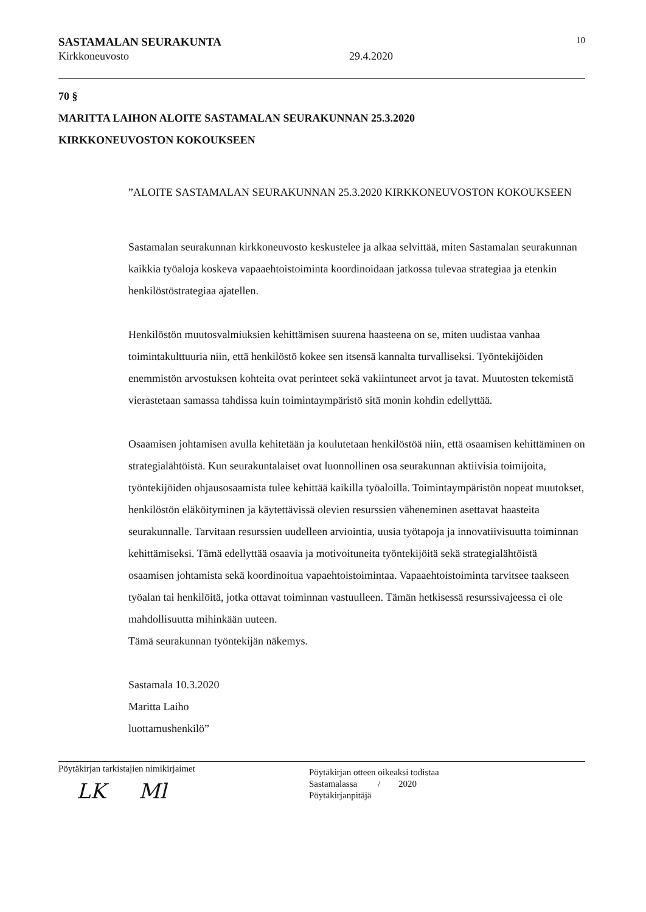SASTAMALAN SEURAKUNTA 10
Kirkkoneuvosto 29.4.2020
70 §
MARITTA LAIHON ALOITE SASTAMALAN SEURAKUNNAN 25.3.2020
KIRKKONEUVOSTON KOKOUKSEEN
”ALOITE SASTAMALAN SEURAKUNNAN 25.3.2020 KIRKKONEUVOSTON KOKOUKSEEN
Sastamalan seurakunnan kirkkoneuvosto keskustelee ja alkaa selvittää, miten Sastamalan seurakunnan kaikkia työaloja koskeva vapaaehtoistoiminta koordinoidaan jatkossa tulevaa strategiaa ja etenkin henkilöstöstrategiaa ajatellen.
Henkilöstön muutosvalmiuksien kehittämisen suurena haasteena on se, miten uudistaa vanhaa toimintakulttuuria niin, että henkilöstö kokee sen itsensä kannalta turvalliseksi. Työntekijöiden enemmistön arvostuksen kohteita ovat perinteet sekä vakiintuneet arvot ja tavat. Muutosten tekemistä vierastetaan samassa tahdissa kuin toimintaympäristö sitä monin kohdin edellyttää.
Osaamisen johtamisen avulla kehitetään ja koulutetaan henkilöstöä niin, että osaamisen kehittäminen on strategialähtöistä. Kun seurakuntalaiset ovat luonnollinen osa seurakunnan aktiivisia toimijoita, työntekijöiden ohjausosaamista tulee kehittää kaikilla työaloilla. Toimintaympäristön nopeat muutokset, henkilöstön eläköityminen ja käytettävissä olevien resurssien väheneminen asettavat haasteita seurakunnalle. Tarvitaan resurssien uudelleen arviointia, uusia työtapoja ja innovatiivisuutta toiminnan kehittämiseksi. Tämä edellyttää osaavia ja motivoituneita työntekijöitä sekä strategialähtöistä osaamisen johtamista sekä koordinoitua vapaehtoistoimintaa. Vapaaehtoistoiminta tarvitsee taakseen työalan tai henkilöitä, jotka ottavat toiminnan vastuulleen. Tämän hetkisessä resurssivajeessa ei ole mahdollisuutta mihinkään uuteen.
Tämä seurakunnan työntekijän näkemys.
Sastamala 10.3.2020
Maritta Laiho
luottamushenkilö”
Pöytäkirjan tarkistajien nimikirjaimet
LK Ml
Pöytäkirjan otteen oikeaksi todistaa
Sastamalassa / 2020
Pöytäkirjanpitäjä